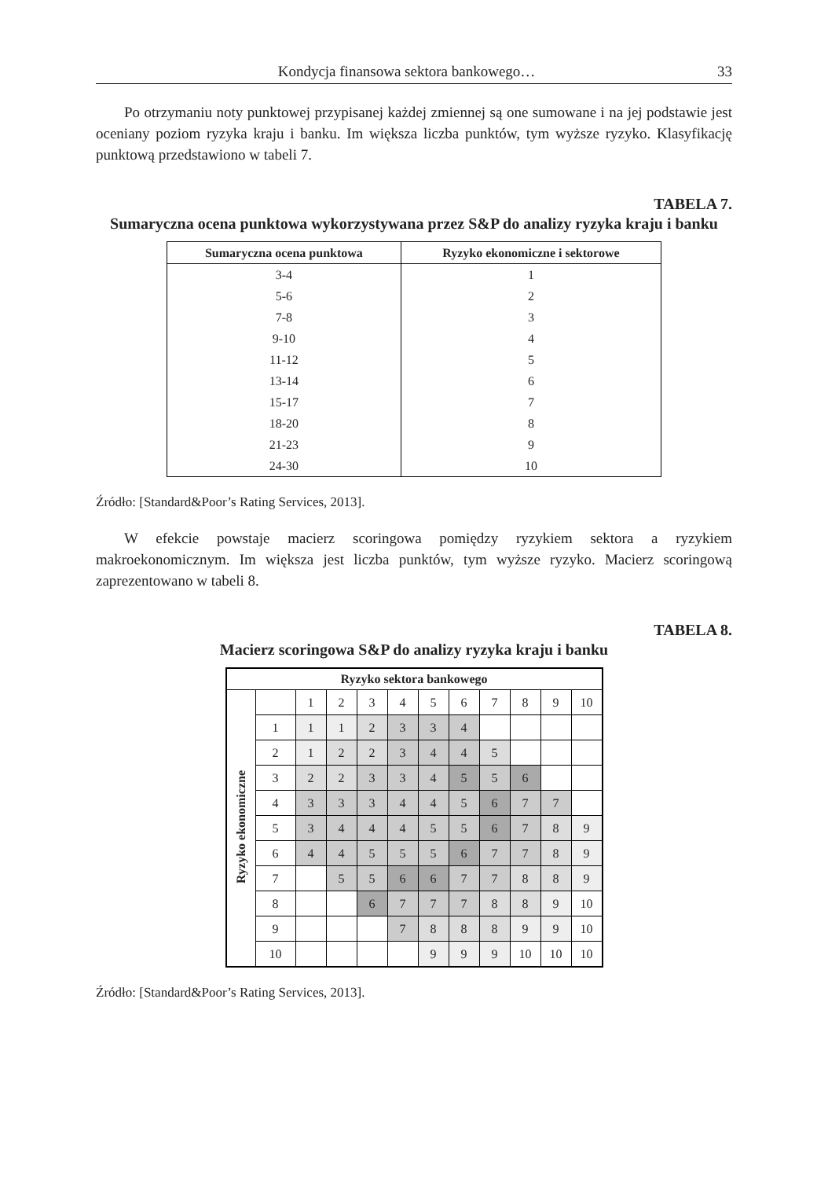Kondycja finansowa sektora bankowego… 33
Po otrzymaniu noty punktowej przypisanej każdej zmiennej są one sumowane i na jej podstawie jest oceniany poziom ryzyka kraju i banku. Im większa liczba punktów, tym wyższe ryzyko. Klasyfikację punktową przedstawiono w tabeli 7.
TABELA 7.
Sumaryczna ocena punktowa wykorzystywana przez S&P do analizy ryzyka kraju i banku
| Sumaryczna ocena punktowa | Ryzyko ekonomiczne i sektorowe |
| --- | --- |
| 3-4 | 1 |
| 5-6 | 2 |
| 7-8 | 3 |
| 9-10 | 4 |
| 11-12 | 5 |
| 13-14 | 6 |
| 15-17 | 7 |
| 18-20 | 8 |
| 21-23 | 9 |
| 24-30 | 10 |
Źródło: [Standard&Poor’s Rating Services, 2013].
W efekcie powstaje macierz scoringowa pomiędzy ryzykiem sektora a ryzykiem makroekonomicznym. Im większa jest liczba punktów, tym wyższe ryzyko. Macierz scoringową zaprezentowano w tabeli 8.
TABELA 8.
Macierz scoringowa S&P do analizy ryzyka kraju i banku
| Ryzyko sektora bankowego | | | | | | | | | | | |
| --- | --- | --- | --- | --- | --- | --- | --- | --- | --- | --- | --- |
| Ryzyko ekonomiczne | | 1 | 2 | 3 | 4 | 5 | 6 | 7 | 8 | 9 | 10 |
| | 1 | 1 | 1 | 2 | 3 | 3 | 4 | | | | |
| | 2 | 1 | 2 | 2 | 3 | 4 | 4 | 5 | | | |
| | 3 | 2 | 2 | 3 | 3 | 4 | 5 | 5 | 6 | | |
| | 4 | 3 | 3 | 3 | 4 | 4 | 5 | 6 | 7 | 7 | |
| | 5 | 3 | 4 | 4 | 4 | 5 | 5 | 6 | 7 | 8 | 9 |
| | 6 | 4 | 4 | 5 | 5 | 5 | 6 | 7 | 7 | 8 | 9 |
| | 7 | | 5 | 5 | 6 | 6 | 7 | 7 | 8 | 8 | 9 |
| | 8 | | | 6 | 7 | 7 | 7 | 8 | 8 | 9 | 10 |
| | 9 | | | | 7 | 8 | 8 | 8 | 9 | 9 | 10 |
| | 10 | | | | | 9 | 9 | 9 | 10 | 10 | 10 |
Źródło: [Standard&Poor’s Rating Services, 2013].